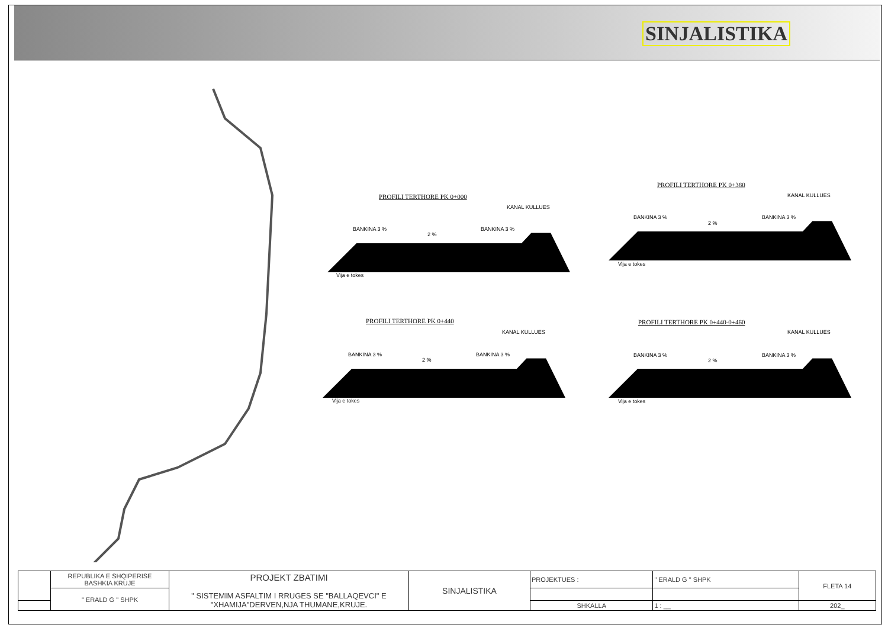SINJALISTIKA
PROFILI TERTHORE PK 0+000
PROFILI TERTHORE PK 0+380
PROFILI TERTHORE PK 0+440
PROFILI TERTHORE PK 0+440-0+460
BANKINA 3 %
2 %
BANKINA 3 %
KANAL KULLUES
Vija e tokes
BANKINA 3 %
2 %
BANKINA 3 %
KANAL KULLUES
Vija e tokes
BANKINA 3 %
2 %
BANKINA 3 %
KANAL KULLUES
Vija e tokes
BANKINA 3 %
2 %
BANKINA 3 %
KANAL KULLUES
Vija e tokes
| | REPUBLIKA E SHQIPERISE BASHKIA KRUJE | PROJEKT ZBATIMI " SISTEMIM ASFALTIM I RRUGES SE "BALLAQEVCI" E "XHAMIJA"DERVEN,NJA THUMANE,KRUJE. | SINJALISTIKA | PROJEKTUES : | " ERALD G " SHPK | FLETA 14 |
| | " ERALD G " SHPK | | | | | |
| | | | | SHKALLA | 1 : __ | 202_ |